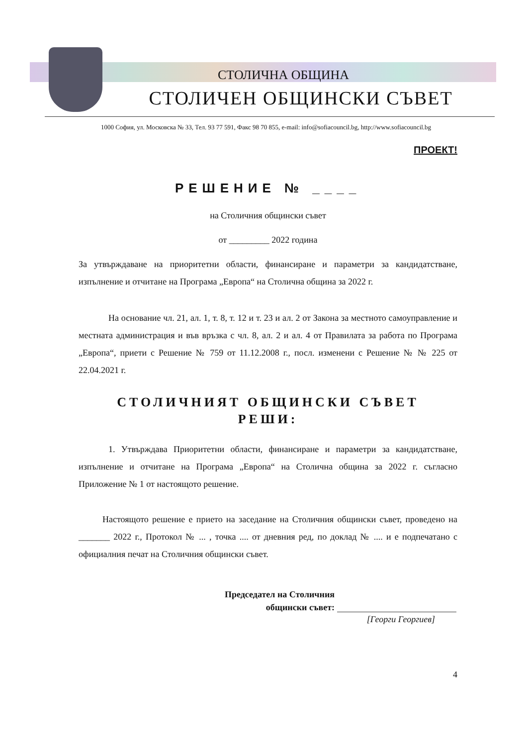СТОЛИЧНА ОБЩИНА
СТОЛИЧЕН ОБЩИНСКИ СЪВЕТ
1000 София, ул. Московска № 33, Тел. 93 77 591, Факс 98 70 855, e-mail: info@sofiacouncil.bg, http://www.sofiacouncil.bg
ПРОЕКТ!
РЕШЕНИЕ № ____
на Столичния общински съвет
от _________ 2022 година
За утвърждаване на приоритетни области, финансиране и параметри за кандидатстване, изпълнение и отчитане на Програма „Европа“ на Столична община за 2022 г.
На основание чл. 21, ал. 1, т. 8, т. 12 и т. 23 и ал. 2 от Закона за местното самоуправление и местната администрация и във връзка с чл. 8, ал. 2 и ал. 4 от Правилата за работа по Програма „Европа“, приети с Решение № 759 от 11.12.2008 г., посл. изменени с Решение № № 225 от 22.04.2021 г.
СТОЛИЧНИЯТ ОБЩИНСКИ СЪВЕТ
РЕШИ:
1. Утвърждава Приоритетни области, финансиране и параметри за кандидатстване, изпълнение и отчитане на Програма „Европа“ на Столична община за 2022 г. съгласно Приложение № 1 от настоящото решение.
Настоящото решение е прието на заседание на Столичния общински съвет, проведено на _______ 2022 г., Протокол № ... , точка .... от дневния ред, по доклад № .... и е подпечатано с официалния печат на Столичния общински съвет.
Председател на Столичния
общински съвет:
[Георги Георгиев]
4